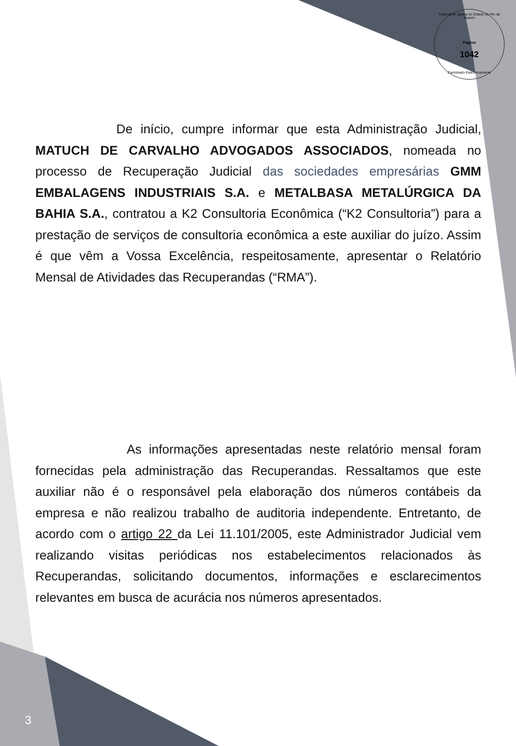Tribunal de Justiça do Estado do Rio de Janeiro
Pagina
1042
Carimbado Eletronicamente
De início, cumpre informar que esta Administração Judicial, MATUCH DE CARVALHO ADVOGADOS ASSOCIADOS, nomeada no processo de Recuperação Judicial das sociedades empresárias GMM EMBALAGENS INDUSTRIAIS S.A. e METALBASA METALÚRGICA DA BAHIA S.A., contratou a K2 Consultoria Econômica (“K2 Consultoria”) para a prestação de serviços de consultoria econômica a este auxiliar do juízo. Assim é que vêm a Vossa Excelência, respeitosamente, apresentar o Relatório Mensal de Atividades das Recuperandas (“RMA”).
As informações apresentadas neste relatório mensal foram fornecidas pela administração das Recuperandas. Ressaltamos que este auxiliar não é o responsável pela elaboração dos números contábeis da empresa e não realizou trabalho de auditoria independente. Entretanto, de acordo com o artigo 22 da Lei 11.101/2005, este Administrador Judicial vem realizando visitas periódicas nos estabelecimentos relacionados às Recuperandas, solicitando documentos, informações e esclarecimentos relevantes em busca de acurácia nos números apresentados.
3